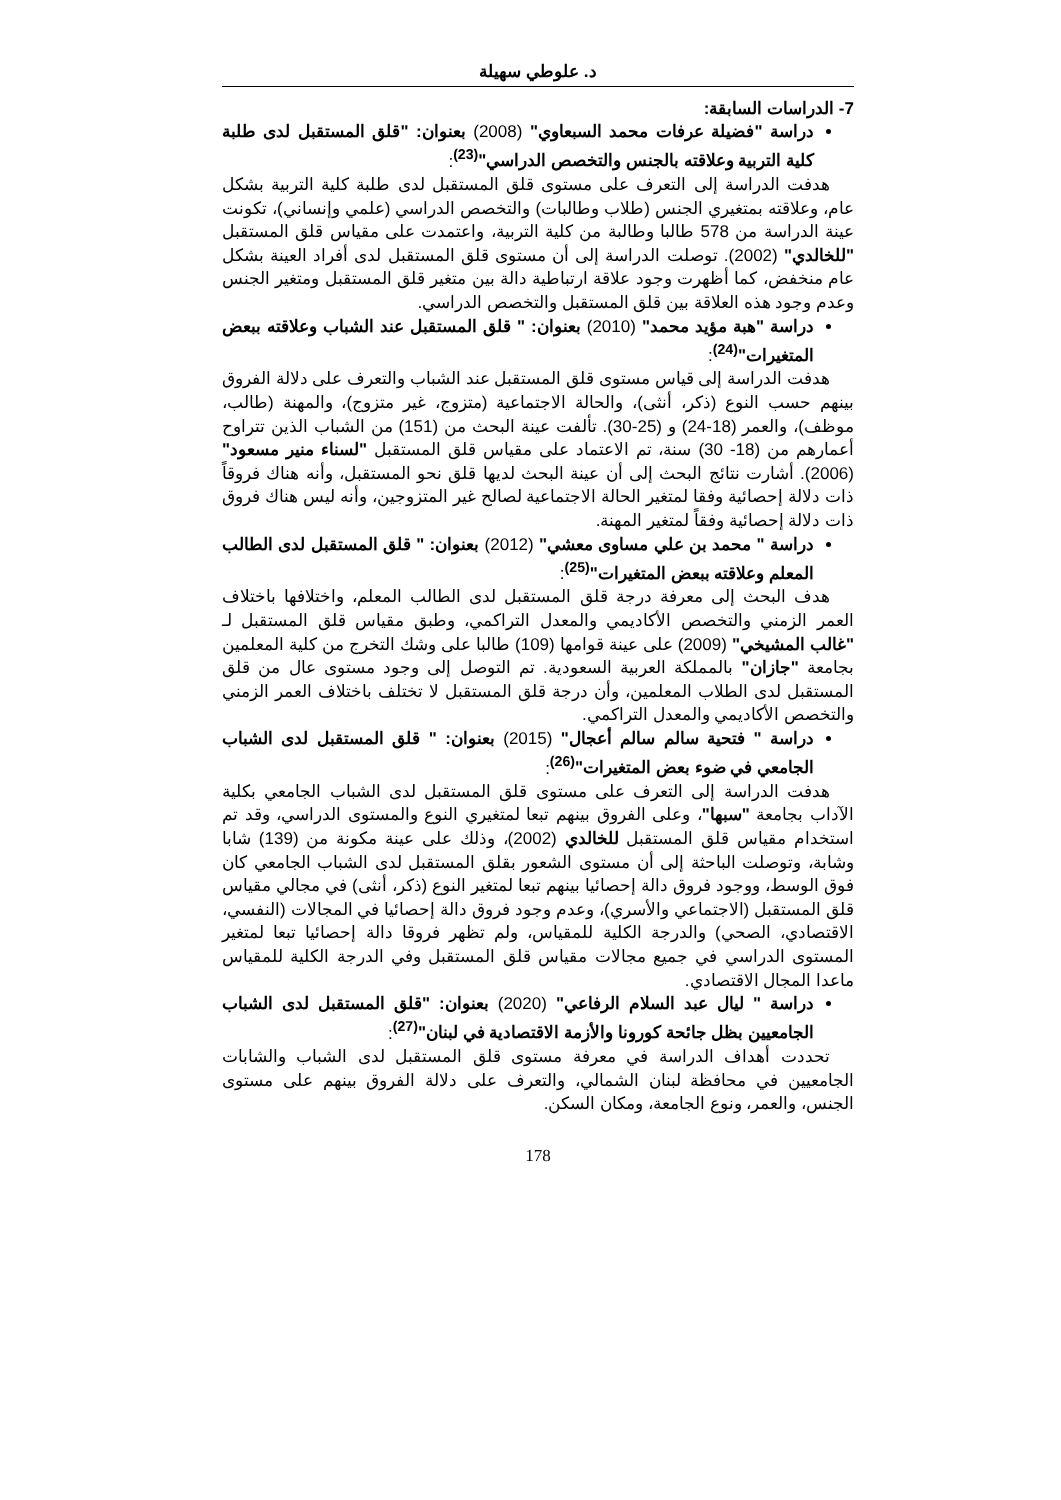د. علوطي سهيلة
7- الدراسات السابقة:
دراسة "فضيلة عرفات محمد السبعاوي" (2008) بعنوان: "قلق المستقبل لدى طلبة كلية التربية وعلاقته بالجنس والتخصص الدراسي"<sup>(23)</sup>:
هدفت الدراسة إلى التعرف على مستوى قلق المستقبل لدى طلبة كلية التربية بشكل عام، وعلاقته بمتغيري الجنس (طلاب وطالبات) والتخصص الدراسي (علمي وإنساني)، تكونت عينة الدراسة من 578 طالبا وطالبة من كلية التربية، واعتمدت على مقياس قلق المستقبل "للخالدي" (2002). توصلت الدراسة إلى أن مستوى قلق المستقبل لدى أفراد العينة بشكل عام منخفض، كما أظهرت وجود علاقة ارتباطية دالة بين متغير قلق المستقبل ومتغير الجنس وعدم وجود هذه العلاقة بين قلق المستقبل والتخصص الدراسي.
دراسة "هبة مؤيد محمد" (2010) بعنوان: " قلق المستقبل عند الشباب وعلاقته ببعض المتغيرات"<sup>(24)</sup>:
هدفت الدراسة إلى قياس مستوى قلق المستقبل عند الشباب والتعرف على دلالة الفروق بينهم حسب النوع (ذكر، أنثى)، والحالة الاجتماعية (متزوج، غير متزوج)، والمهنة (طالب، موظف)، والعمر (18-24) و (25-30). تألفت عينة البحث من (151) من الشباب الذين تتراوح أعمارهم من (18- 30) سنة، تم الاعتماد على مقياس قلق المستقبل "لسناء منير مسعود" (2006). أشارت نتائج البحث إلى أن عينة البحث لديها قلق نحو المستقبل، وأنه هناك فروقاً ذات دلالة إحصائية وفقا لمتغير الحالة الاجتماعية لصالح غير المتزوجين، وأنه ليس هناك فروق ذات دلالة إحصائية وفقاً لمتغير المهنة.
دراسة " محمد بن علي مساوى معشي" (2012) بعنوان: " قلق المستقبل لدى الطالب المعلم وعلاقته ببعض المتغيرات"<sup>(25)</sup>:
هدف البحث إلى معرفة درجة قلق المستقبل لدى الطالب المعلم، واختلافها باختلاف العمر الزمني والتخصص الأكاديمي والمعدل التراكمي، وطبق مقياس قلق المستقبل لـ "غالب المشيخي" (2009) على عينة قوامها (109) طالبا على وشك التخرج من كلية المعلمين بجامعة "جازان" بالمملكة العربية السعودية. تم التوصل إلى وجود مستوى عال من قلق المستقبل لدى الطلاب المعلمين، وأن درجة قلق المستقبل لا تختلف باختلاف العمر الزمني والتخصص الأكاديمي والمعدل التراكمي.
دراسة " فتحية سالم سالم أعجال" (2015) بعنوان: " قلق المستقبل لدى الشباب الجامعي في ضوء بعض المتغيرات"<sup>(26)</sup>:
هدفت الدراسة إلى التعرف على مستوى قلق المستقبل لدى الشباب الجامعي بكلية الآداب بجامعة "سبها"، وعلى الفروق بينهم تبعا لمتغيري النوع والمستوى الدراسي، وقد تم استخدام مقياس قلق المستقبل للخالدي (2002)، وذلك على عينة مكونة من (139) شابا وشابة، وتوصلت الباحثة إلى أن مستوى الشعور بقلق المستقبل لدى الشباب الجامعي كان فوق الوسط، ووجود فروق دالة إحصائيا بينهم تبعا لمتغير النوع (ذكر، أنثى) في مجالي مقياس قلق المستقبل (الاجتماعي والأسري)، وعدم وجود فروق دالة إحصائيا في المجالات (النفسي، الاقتصادي، الصحي) والدرجة الكلية للمقياس، ولم تظهر فروقا دالة إحصائيا تبعا لمتغير المستوى الدراسي في جميع مجالات مقياس قلق المستقبل وفي الدرجة الكلية للمقياس ماعدا المجال الاقتصادي.
دراسة " ليال عبد السلام الرفاعي" (2020) بعنوان: "قلق المستقبل لدى الشباب الجامعيين بظل جائحة كورونا والأزمة الاقتصادية في لبنان"<sup>(27)</sup>:
تحددت أهداف الدراسة في معرفة مستوى قلق المستقبل لدى الشباب والشابات الجامعيين في محافظة لبنان الشمالي، والتعرف على دلالة الفروق بينهم على مستوى الجنس، والعمر، ونوع الجامعة، ومكان السكن.
178